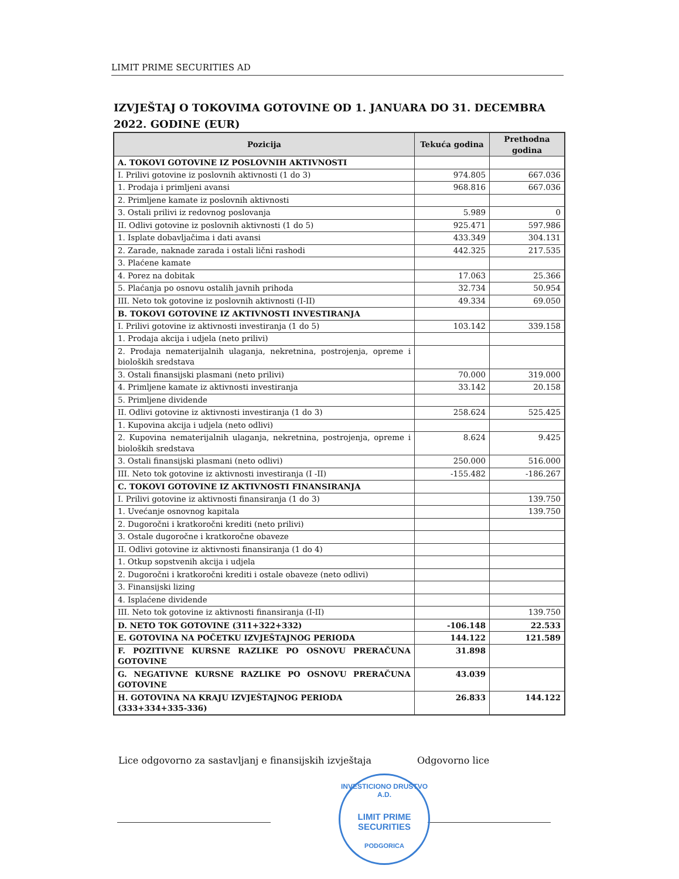LIMIT PRIME SECURITIES AD
IZVJEŠTAJ O TOKOVIMA GOTOVINE OD 1. JANUARA DO 31. DECEMBRA 2022. GODINE (EUR)
| Pozicija | Tekuća godina | Prethodna godina |
| --- | --- | --- |
| A. TOKOVI GOTOVINE IZ POSLOVNIH AKTIVNOSTI | | |
| I. Prilivi gotovine iz poslovnih aktivnosti (1 do 3) | 974.805 | 667.036 |
| 1. Prodaja i primljeni avansi | 968.816 | 667.036 |
| 2. Primljene kamate iz poslovnih aktivnosti | | |
| 3. Ostali prilivi iz redovnog poslovanja | 5.989 | 0 |
| II. Odlivi gotovine iz poslovnih aktivnosti (1 do 5) | 925.471 | 597.986 |
| 1. Isplate dobavljačima i dati avansi | 433.349 | 304.131 |
| 2. Zarade, naknade zarada i ostali lični rashodi | 442.325 | 217.535 |
| 3. Plaćene kamate | | |
| 4. Porez na dobitak | 17.063 | 25.366 |
| 5. Plaćanja po osnovu ostalih javnih prihoda | 32.734 | 50.954 |
| III. Neto tok gotovine iz poslovnih aktivnosti (I-II) | 49.334 | 69.050 |
| B. TOKOVI GOTOVINE IZ AKTIVNOSTI INVESTIRANJA | | |
| I. Prilivi gotovine iz aktivnosti investiranja (1 do 5) | 103.142 | 339.158 |
| 1. Prodaja akcija i udjela (neto prilivi) | | |
| 2. Prodaja nematerijalnih ulaganja, nekretnina, postrojenja, opreme i bioloških sredstava | | |
| 3. Ostali finansijski plasmani (neto prilivi) | 70.000 | 319.000 |
| 4. Primljene kamate iz aktivnosti investiranja | 33.142 | 20.158 |
| 5. Primljene dividende | | |
| II. Odlivi gotovine iz aktivnosti investiranja (1 do 3) | 258.624 | 525.425 |
| 1. Kupovina akcija i udjela (neto odlivi) | | |
| 2. Kupovina nematerijalnih ulaganja, nekretnina, postrojenja, opreme i bioloških sredstava | 8.624 | 9.425 |
| 3. Ostali finansijski plasmani (neto odlivi) | 250.000 | 516.000 |
| III. Neto tok gotovine iz aktivnosti investiranja (I -II) | -155.482 | -186.267 |
| C. TOKOVI GOTOVINE IZ AKTIVNOSTI FINANSIRANJA | | |
| I. Prilivi gotovine iz aktivnosti finansiranja (1 do 3) | | 139.750 |
| 1. Uvećanje osnovnog kapitala | | 139.750 |
| 2. Dugoročni i kratkoročni krediti (neto prilivi) | | |
| 3. Ostale dugoročne i kratkoročne obaveze | | |
| II. Odlivi gotovine iz aktivnosti finansiranja (1 do 4) | | |
| 1. Otkup sopstvenih akcija i udjela | | |
| 2. Dugoročni i kratkoročni krediti i ostale obaveze (neto odlivi) | | |
| 3. Finansijski lizing | | |
| 4. Isplaćene dividende | | |
| III. Neto tok gotovine iz aktivnosti finansiranja (I-II) | | 139.750 |
| D. NETO TOK GOTOVINE (311+322+332) | -106.148 | 22.533 |
| E. GOTOVINA NA POČETKU IZVJEŠTAJNOG PERIODA | 144.122 | 121.589 |
| F. POZITIVNE KURSNE RAZLIKE PO OSNOVU PRERAČUNA GOTOVINE | 31.898 | |
| G. NEGATIVNE KURSNE RAZLIKE PO OSNOVU PRERAČUNA GOTOVINE | 43.039 | |
| H. GOTOVINA NA KRAJU IZVJEŠTAJNOG PERIODA (333+334+335-336) | 26.833 | 144.122 |
Lice odgovorno za sastavljanj e finansijskih izvještaja
Odgovorno lice
INVESTICIONO DRUŠTVO A.D.
LIMIT PRIME
SECURITIES
PODGORICA